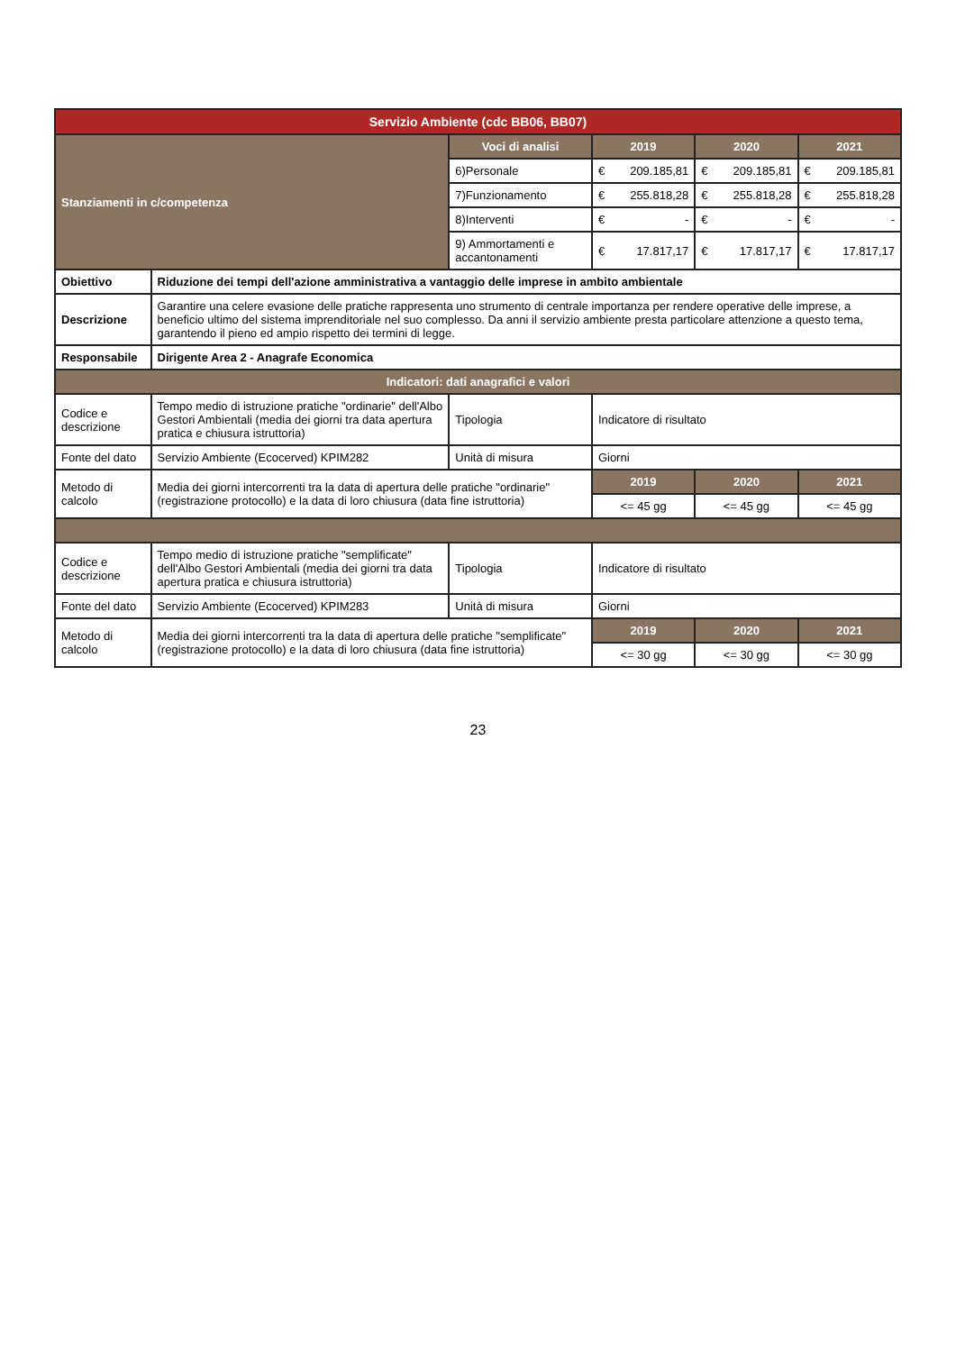| Servizio Ambiente (cdc BB06, BB07) | | | | | | | | |
| --- | --- | --- | --- | --- | --- | --- | --- | --- |
| Stanziamenti in c/competenza | | Voci di analisi | 2019 | | 2020 | | 2021 | |
| | | 6)Personale | € | 209.185,81 | € | 209.185,81 | € | 209.185,81 |
| | | 7)Funzionamento | € | 255.818,28 | € | 255.818,28 | € | 255.818,28 |
| | | 8)Interventi | € | - | € | - | € | - |
| | | 9) Ammortamenti e accantonamenti | € | 17.817,17 | € | 17.817,17 | € | 17.817,17 |
| Obiettivo | Riduzione dei tempi dell'azione amministrativa a vantaggio delle imprese in ambito ambientale | | | | | | | |
| Descrizione | Garantire una celere evasione delle pratiche rappresenta uno strumento di centrale importanza per rendere operative delle imprese, a beneficio ultimo del sistema imprenditoriale nel suo complesso. Da anni il servizio ambiente presta particolare attenzione a questo tema, garantendo il pieno ed ampio rispetto dei termini di legge. | | | | | | | |
| Responsabile | Dirigente Area 2 - Anagrafe Economica | | | | | | | |
| Indicatori: dati anagrafici e valori | | | | | | | | |
| Codice e descrizione | Tempo medio di istruzione pratiche "ordinarie" dell'Albo Gestori Ambientali (media dei giorni tra data apertura pratica e chiusura istruttoria) | Tipologia | Indicatore di risultato | | | | | |
| Fonte del dato | Servizio Ambiente (Ecocerved) KPIM282 | Unità di misura | Giorni | | | | | |
| Metodo di calcolo | Media dei giorni intercorrenti tra la data di apertura delle pratiche "ordinarie" (registrazione protocollo) e la data di loro chiusura (data fine istruttoria) | | 2019 | | 2020 | | 2021 | |
| | | | <= 45 gg | | <= 45 gg | | <= 45 gg | |
| Codice e descrizione | Tempo medio di istruzione pratiche "semplificate" dell'Albo Gestori Ambientali (media dei giorni tra data apertura pratica e chiusura istruttoria) | Tipologia | Indicatore di risultato | | | | | |
| Fonte del dato | Servizio Ambiente (Ecocerved) KPIM283 | Unità di misura | Giorni | | | | | |
| Metodo di calcolo | Media dei giorni intercorrenti tra la data di apertura delle pratiche "semplificate" (registrazione protocollo) e la data di loro chiusura (data fine istruttoria) | | 2019 | | 2020 | | 2021 | |
| | | | <= 30 gg | | <= 30 gg | | <= 30 gg | |
23